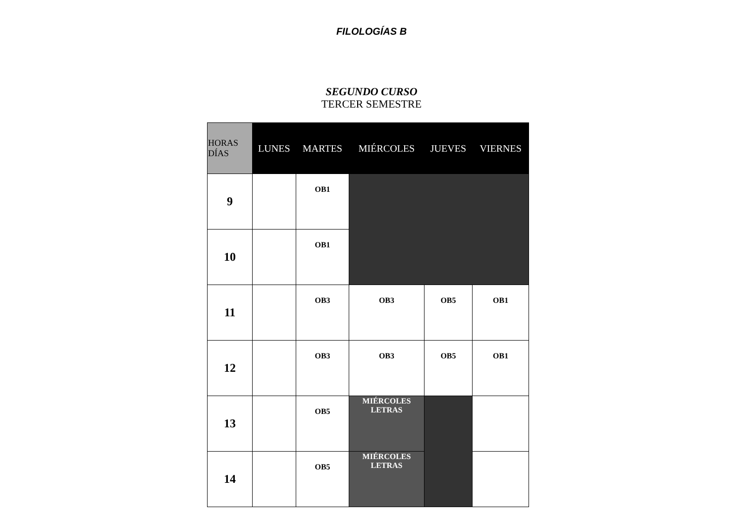FILOLOGÍAS B
SEGUNDO CURSO
TERCER SEMESTRE
| HORAS DÍAS | LUNES | MARTES | MIÉRCOLES | JUEVES | VIERNES |
| --- | --- | --- | --- | --- | --- |
| 9 | | OB1 | | | |
| 10 | | OB1 | | | |
| 11 | | OB3 | OB3 | OB5 | OB1 |
| 12 | | OB3 | OB3 | OB5 | OB1 |
| 13 | | OB5 | MIÉRCOLES LETRAS | | |
| 14 | | OB5 | MIÉRCOLES LETRAS | | |